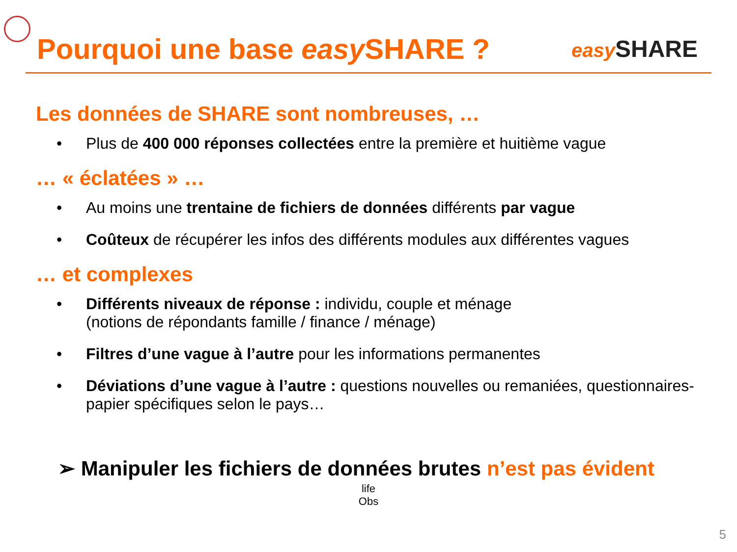Pourquoi une base easy SHARE ?
easy SHARE
Les données de SHARE sont nombreuses, …
• Plus de 400 000 réponses collectées entre la première et huitième vague
… « éclatées » …
• Au moins une trentaine de fichiers de données différents par vague
• Coûteux de récupérer les infos des différents modules aux différentes vagues
… et complexes
• Différents niveaux de réponse : individu, couple et ménage
(notions de répondants famille / finance / ménage)
• Filtres d’une vague à l’autre pour les informations permanentes
• Déviations d’une vague à l’autre : questions nouvelles ou remaniées, questionnaires-papier spécifiques selon le pays…
➢ Manipuler les fichiers de données brutes n’est pas évident
life
Obs
5